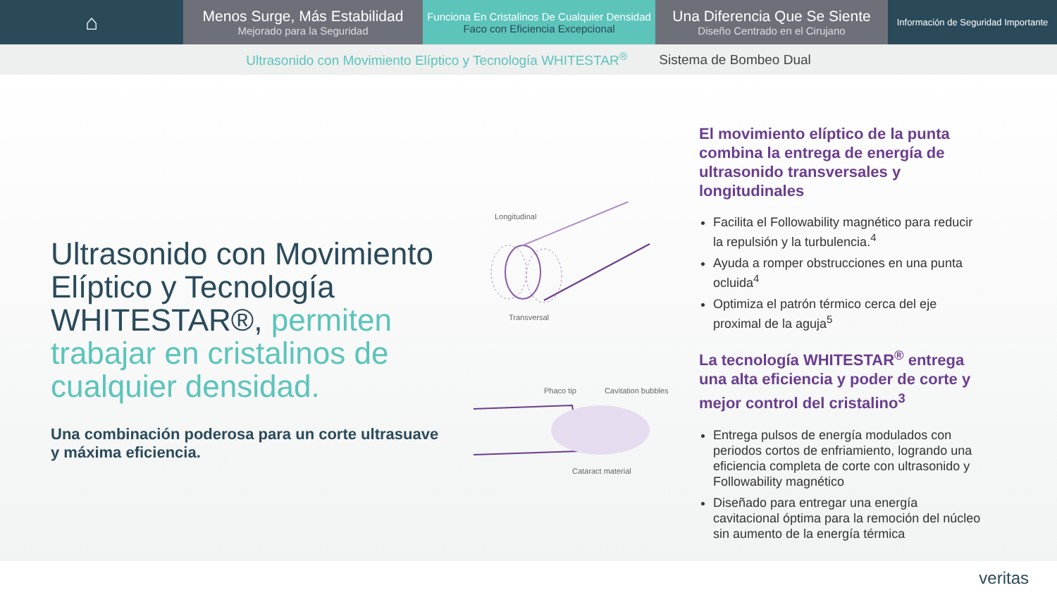⌂
Menos Surge, Más Estabilidad
Mejorado para la Seguridad
Funciona En Cristalinos De Cualquier Densidad
Faco con Eficiencia Excepcional
Una Diferencia Que Se Siente
Diseño Centrado en el Cirujano
Información de Seguridad Importante
Ultrasonido con Movimiento Elíptico y Tecnología WHITESTAR<sup>®</sup> Sistema de Bombeo Dual
Ultrasonido con Movimiento Elíptico y Tecnología WHITESTAR®, permiten trabajar en cristalinos de cualquier densidad.
Una combinación poderosa para un corte ultrasuave y máxima eficiencia.
Longitudinal
Transversal
Phaco tip Cavitation bubbles
Cataract material
El movimiento elíptico de la punta combina la entrega de energía de ultrasonido transversales y longitudinales
Facilita el Followability magnético para reducir la repulsión y la turbulencia.<sup>4</sup>
Ayuda a romper obstrucciones en una punta ocluida<sup>4</sup>
Optimiza el patrón térmico cerca del eje proximal de la aguja<sup>5</sup>
La tecnología WHITESTAR<sup>®</sup> entrega una alta eficiencia y poder de corte y mejor control del cristalino<sup>3</sup>
Entrega pulsos de energía modulados con periodos cortos de enfriamiento, logrando una eficiencia completa de corte con ultrasonido y Followability magnético
Diseñado para entregar una energía cavitacional óptima para la remoción del núcleo sin aumento de la energía térmica
veritas